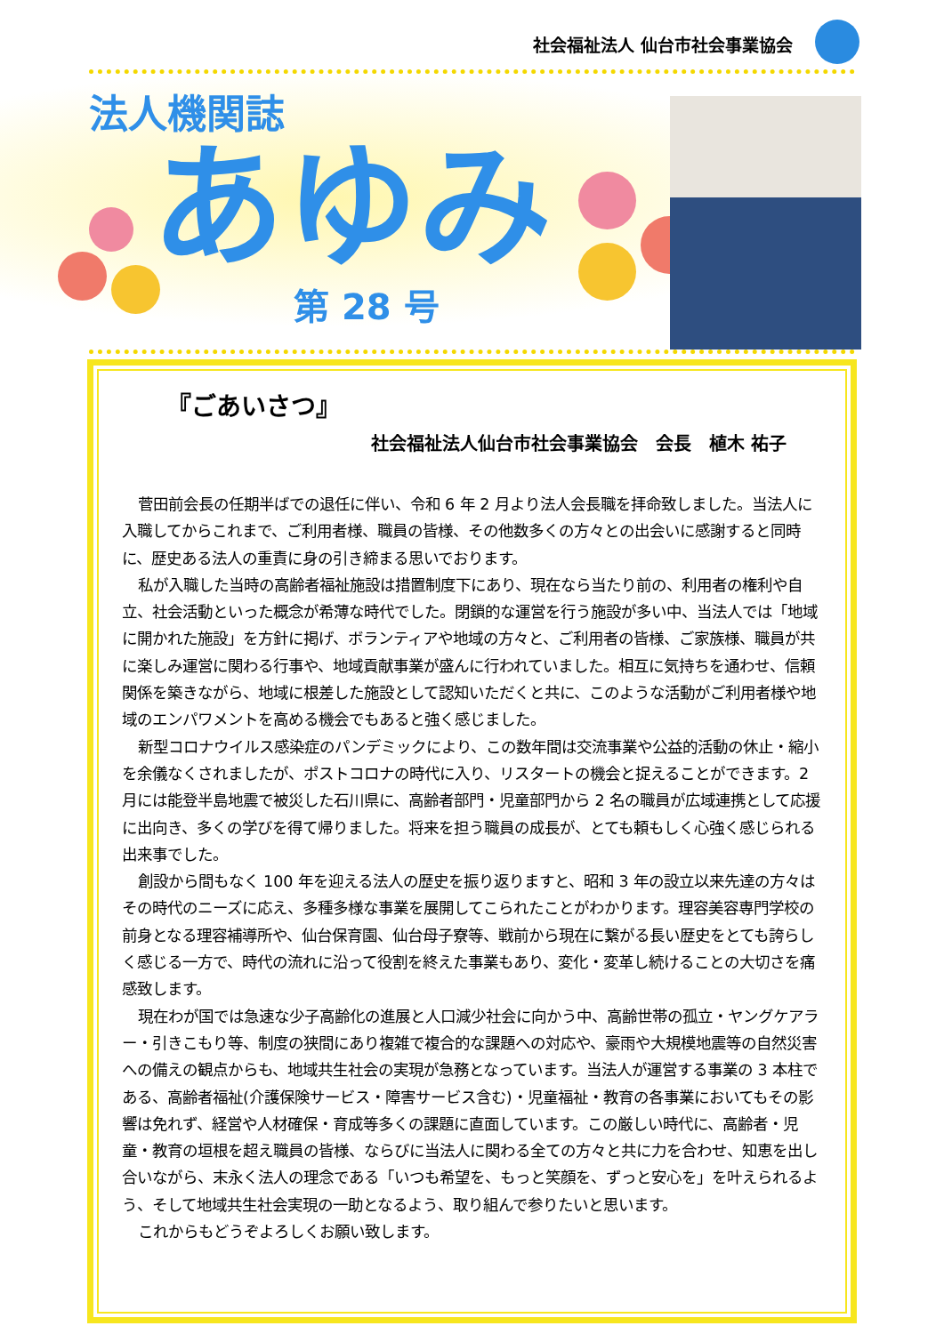社会福祉法人 仙台市社会事業協会
法人機関誌
あゆみ
第 28 号
『ごあいさつ』
社会福祉法人仙台市社会事業協会　会長　植木 祐子
菅田前会長の任期半ばでの退任に伴い、令和 6 年 2 月より法人会長職を拝命致しました。当法人に入職してからこれまで、ご利用者様、職員の皆様、その他数多くの方々との出会いに感謝すると同時に、歴史ある法人の重責に身の引き締まる思いでおります。
私が入職した当時の高齢者福祉施設は措置制度下にあり、現在なら当たり前の、利用者の権利や自立、社会活動といった概念が希薄な時代でした。閉鎖的な運営を行う施設が多い中、当法人では「地域に開かれた施設」を方針に掲げ、ボランティアや地域の方々と、ご利用者の皆様、ご家族様、職員が共に楽しみ運営に関わる行事や、地域貢献事業が盛んに行われていました。相互に気持ちを通わせ、信頼関係を築きながら、地域に根差した施設として認知いただくと共に、このような活動がご利用者様や地域のエンパワメントを高める機会でもあると強く感じました。
新型コロナウイルス感染症のパンデミックにより、この数年間は交流事業や公益的活動の休止・縮小を余儀なくされましたが、ポストコロナの時代に入り、リスタートの機会と捉えることができます。2 月には能登半島地震で被災した石川県に、高齢者部門・児童部門から 2 名の職員が広域連携として応援に出向き、多くの学びを得て帰りました。将来を担う職員の成長が、とても頼もしく心強く感じられる出来事でした。
創設から間もなく 100 年を迎える法人の歴史を振り返りますと、昭和 3 年の設立以来先達の方々はその時代のニーズに応え、多種多様な事業を展開してこられたことがわかります。理容美容専門学校の前身となる理容補導所や、仙台保育園、仙台母子寮等、戦前から現在に繋がる長い歴史をとても誇らしく感じる一方で、時代の流れに沿って役割を終えた事業もあり、変化・変革し続けることの大切さを痛感致します。
現在わが国では急速な少子高齢化の進展と人口減少社会に向かう中、高齢世帯の孤立・ヤングケアラー・引きこもり等、制度の狭間にあり複雑で複合的な課題への対応や、豪雨や大規模地震等の自然災害への備えの観点からも、地域共生社会の実現が急務となっています。当法人が運営する事業の 3 本柱である、高齢者福祉(介護保険サービス・障害サービス含む)・児童福祉・教育の各事業においてもその影響は免れず、経営や人材確保・育成等多くの課題に直面しています。この厳しい時代に、高齢者・児童・教育の垣根を超え職員の皆様、ならびに当法人に関わる全ての方々と共に力を合わせ、知恵を出し合いながら、末永く法人の理念である「いつも希望を、もっと笑顔を、ずっと安心を」を叶えられるよう、そして地域共生社会実現の一助となるよう、取り組んで参りたいと思います。
これからもどうぞよろしくお願い致します。